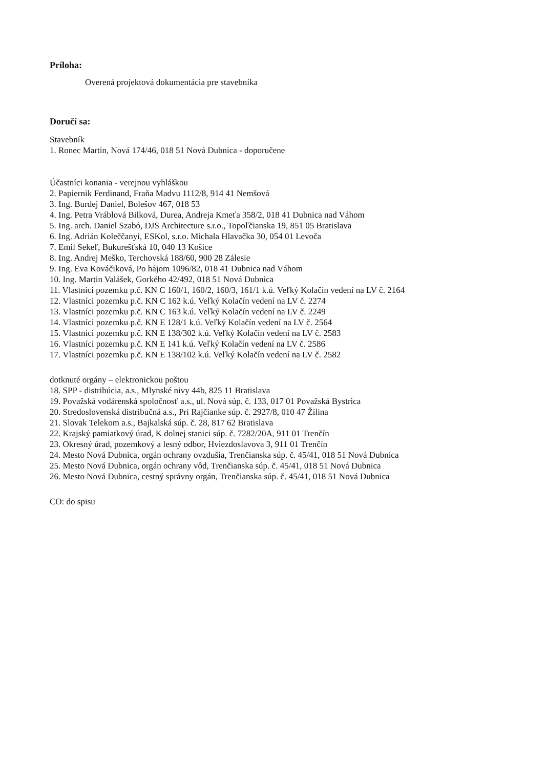Príloha:
Overená projektová dokumentácia pre stavebníka
Doručí sa:
Stavebník
1. Ronec Martin, Nová 174/46, 018 51 Nová Dubnica - doporučene
Účastníci konania - verejnou vyhláškou
2. Papiernik Ferdinand, Fraňa Madvu 1112/8, 914 41 Nemšová
3. Ing. Burdej Daniel, Bolešov 467, 018 53
4. Ing. Petra Vráblová Bilková, Durea, Andreja Kmeťa 358/2, 018 41 Dubnica nad Váhom
5. Ing. arch. Daniel Szabó, DJS Architecture s.r.o., Topoľčianska 19, 851 05 Bratislava
6. Ing. Adrián Koleččanyi, ESKol, s.r.o. Michala Hlavačka 30, 054 01 Levoča
7. Emil Sekeľ, Bukurešťská 10, 040 13 Košice
8. Ing. Andrej Meško, Terchovská 188/60, 900 28 Zálesie
9. Ing. Eva Kováčiková, Po hájom 1096/82, 018 41 Dubnica nad Váhom
10. Ing. Martin Valášek, Gorkého 42/492, 018 51 Nová Dubnica
11. Vlastníci pozemku p.č. KN C 160/1, 160/2, 160/3, 161/1 k.ú. Veľký Kolačín vedení na LV č. 2164
12. Vlastníci pozemku p.č. KN C 162 k.ú. Veľký Kolačín vedení na LV č. 2274
13. Vlastníci pozemku p.č. KN C 163 k.ú. Veľký Kolačín vedení na LV č. 2249
14. Vlastníci pozemku p.č. KN E 128/1 k.ú. Veľký Kolačín vedení na LV č. 2564
15. Vlastníci pozemku p.č. KN E 138/302 k.ú. Veľký Kolačín vedení na LV č. 2583
16. Vlastníci pozemku p.č. KN E 141 k.ú. Veľký Kolačín vedení na LV č. 2586
17. Vlastníci pozemku p.č. KN E 138/102 k.ú. Veľký Kolačín vedení na LV č. 2582
dotknuté orgány – elektronickou poštou
18. SPP - distribúcia, a.s., Mlynské nivy 44b, 825 11 Bratislava
19. Považská vodárenská spoločnosť a.s., ul. Nová súp. č. 133, 017 01 Považská Bystrica
20. Stredoslovenská distribučná a.s., Pri Rajčianke súp. č. 2927/8, 010 47 Žilina
21. Slovak Telekom a.s., Bajkalská súp. č. 28, 817 62 Bratislava
22. Krajský pamiatkový úrad, K dolnej stanici súp. č. 7282/20A, 911 01 Trenčín
23. Okresný úrad, pozemkový a lesný odbor, Hviezdoslavova 3, 911 01 Trenčín
24. Mesto Nová Dubnica, orgán ochrany ovzdušia, Trenčianska súp. č. 45/41, 018 51 Nová Dubnica
25. Mesto Nová Dubnica, orgán ochrany vôd, Trenčianska súp. č. 45/41, 018 51 Nová Dubnica
26. Mesto Nová Dubnica, cestný správny orgán, Trenčianska súp. č. 45/41, 018 51 Nová Dubnica
CO: do spisu